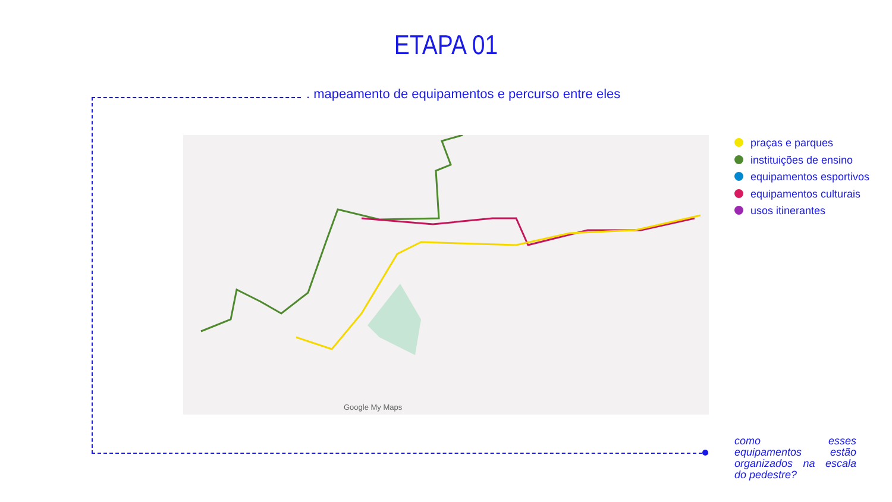ETAPA 01
. mapeamento de equipamentos e percurso entre eles
Google My Maps
praças e parques
instituições de ensino
equipamentos esportivos
equipamentos culturais
usos itinerantes
como esses equipamentos estão organizados na escala do pedestre?